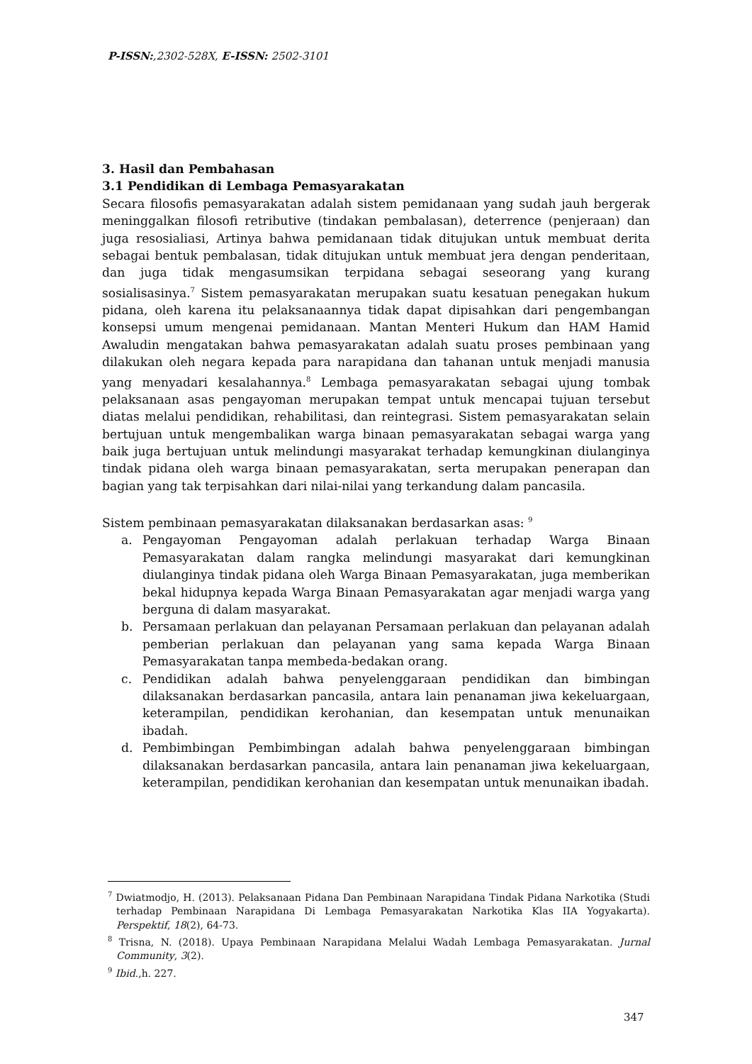P-ISSN:,2302-528X, E-ISSN: 2502-3101
3. Hasil dan Pembahasan
3.1 Pendidikan di Lembaga Pemasyarakatan
Secara filosofis pemasyarakatan adalah sistem pemidanaan yang sudah jauh bergerak meninggalkan filosofi retributive (tindakan pembalasan), deterrence (penjeraan) dan juga resosialiasi, Artinya bahwa pemidanaan tidak ditujukan untuk membuat derita sebagai bentuk pembalasan, tidak ditujukan untuk membuat jera dengan penderitaan, dan juga tidak mengasumsikan terpidana sebagai seseorang yang kurang sosialisasinya.<sup>7</sup> Sistem pemasyarakatan merupakan suatu kesatuan penegakan hukum pidana, oleh karena itu pelaksanaannya tidak dapat dipisahkan dari pengembangan konsepsi umum mengenai pemidanaan. Mantan Menteri Hukum dan HAM Hamid Awaludin mengatakan bahwa pemasyarakatan adalah suatu proses pembinaan yang dilakukan oleh negara kepada para narapidana dan tahanan untuk menjadi manusia yang menyadari kesalahannya.<sup>8</sup> Lembaga pemasyarakatan sebagai ujung tombak pelaksanaan asas pengayoman merupakan tempat untuk mencapai tujuan tersebut diatas melalui pendidikan, rehabilitasi, dan reintegrasi. Sistem pemasyarakatan selain bertujuan untuk mengembalikan warga binaan pemasyarakatan sebagai warga yang baik juga bertujuan untuk melindungi masyarakat terhadap kemungkinan diulanginya tindak pidana oleh warga binaan pemasyarakatan, serta merupakan penerapan dan bagian yang tak terpisahkan dari nilai-nilai yang terkandung dalam pancasila.
Sistem pembinaan pemasyarakatan dilaksanakan berdasarkan asas: <sup>9</sup>
a. Pengayoman Pengayoman adalah perlakuan terhadap Warga Binaan Pemasyarakatan dalam rangka melindungi masyarakat dari kemungkinan diulanginya tindak pidana oleh Warga Binaan Pemasyarakatan, juga memberikan bekal hidupnya kepada Warga Binaan Pemasyarakatan agar menjadi warga yang berguna di dalam masyarakat.
b. Persamaan perlakuan dan pelayanan Persamaan perlakuan dan pelayanan adalah pemberian perlakuan dan pelayanan yang sama kepada Warga Binaan Pemasyarakatan tanpa membeda-bedakan orang.
c. Pendidikan adalah bahwa penyelenggaraan pendidikan dan bimbingan dilaksanakan berdasarkan pancasila, antara lain penanaman jiwa kekeluargaan, keterampilan, pendidikan kerohanian, dan kesempatan untuk menunaikan ibadah.
d. Pembimbingan Pembimbingan adalah bahwa penyelenggaraan bimbingan dilaksanakan berdasarkan pancasila, antara lain penanaman jiwa kekeluargaan, keterampilan, pendidikan kerohanian dan kesempatan untuk menunaikan ibadah.
<sup>7</sup> Dwiatmodjo, H. (2013). Pelaksanaan Pidana Dan Pembinaan Narapidana Tindak Pidana Narkotika (Studi terhadap Pembinaan Narapidana Di Lembaga Pemasyarakatan Narkotika Klas IIA Yogyakarta). Perspektif, 18(2), 64-73.
<sup>8</sup> Trisna, N. (2018). Upaya Pembinaan Narapidana Melalui Wadah Lembaga Pemasyarakatan. Jurnal Community, 3(2).
<sup>9</sup> Ibid.,h. 227.
347